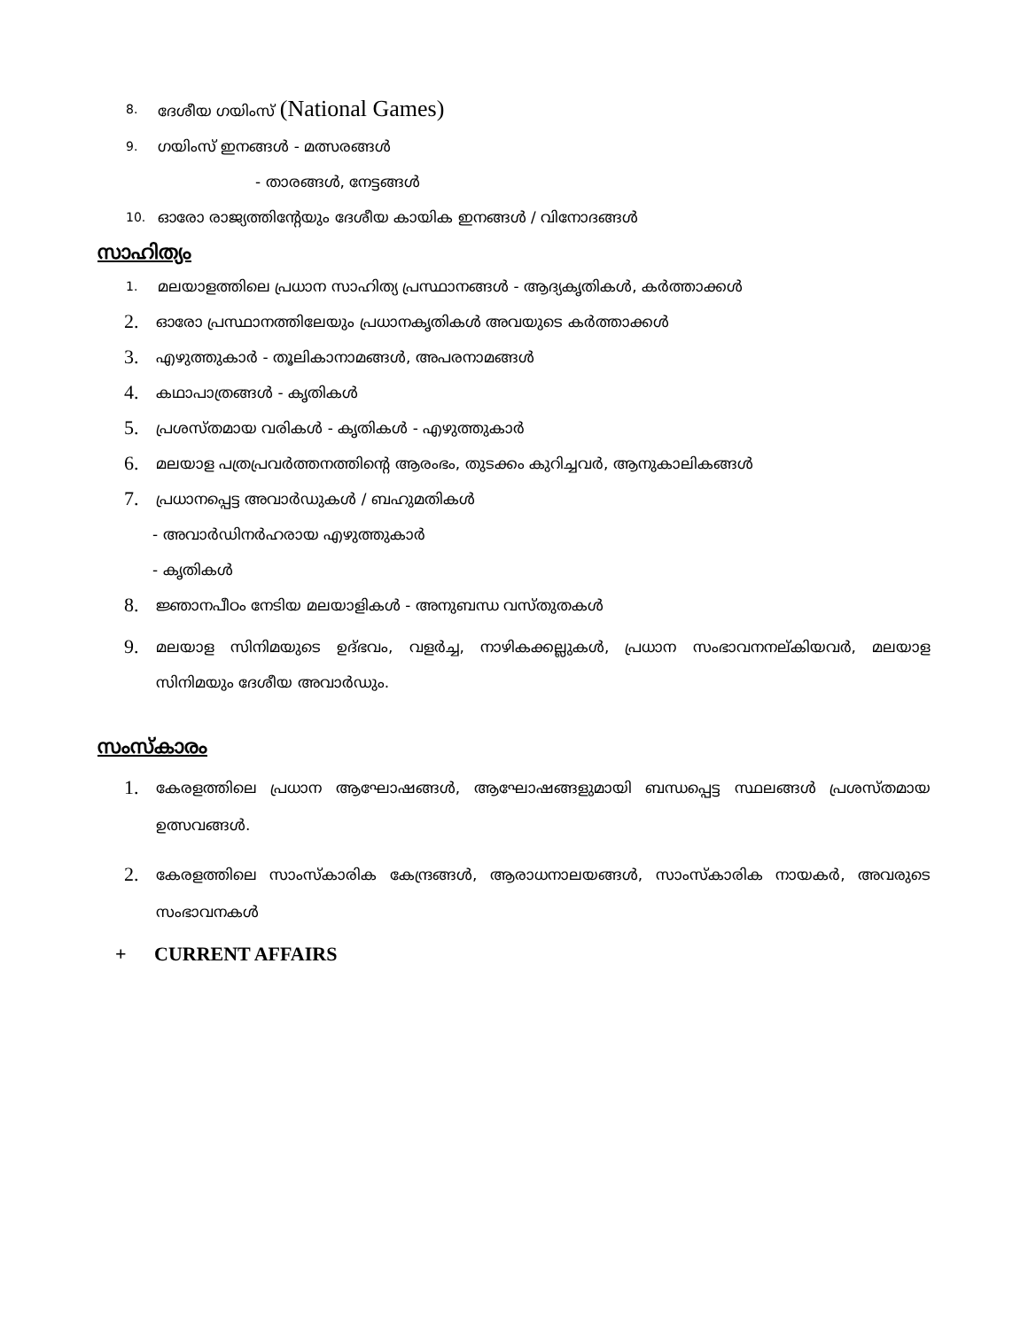8. ദേശീയ ഗയിംസ് (National Games)
9. ഗയിംസ് ഇനങ്ങൾ - മത്സരങ്ങൾ
- താരങ്ങൾ, നേട്ടങ്ങൾ
10. ഓരോ രാജ്യത്തിന്റേയും ദേശീയ കായിക ഇനങ്ങൾ / വിനോദങ്ങൾ
സാഹിത്യം
1. മലയാളത്തിലെ പ്രധാന സാഹിത്യ പ്രസ്ഥാനങ്ങൾ - ആദ്യകൃതികൾ, കർത്താക്കൾ
2. ഓരോ പ്രസ്ഥാനത്തിലേയും പ്രധാനകൃതികൾ അവയുടെ കർത്താക്കൾ
3. എഴുത്തുകാർ - തൂലികാനാമങ്ങൾ, അപരനാമങ്ങൾ
4. കഥാപാത്രങ്ങൾ - കൃതികൾ
5. പ്രശസ്തമായ വരികൾ - കൃതികൾ - എഴുത്തുകാർ
6. മലയാള പത്രപ്രവർത്തനത്തിന്റെ ആരംഭം, തുടക്കം കുറിച്ചവർ, ആനുകാലികങ്ങൾ
7. പ്രധാനപ്പെട്ട അവാർഡുകൾ / ബഹുമതികൾ
- അവാർഡിനർഹരായ എഴുത്തുകാർ
- കൃതികൾ
8. ജ്ഞാനപീഠം നേടിയ മലയാളികൾ - അനുബന്ധ വസ്തുതകൾ
9. മലയാള സിനിമയുടെ ഉദ്ഭവം, വളർച്ച, നാഴികക്കല്ലുകൾ, പ്രധാന സംഭാവനനല്കിയവർ, മലയാള സിനിമയും ദേശീയ അവാർഡും.
സംസ്കാരം
1. കേരളത്തിലെ പ്രധാന ആഘോഷങ്ങൾ, ആഘോഷങ്ങളുമായി ബന്ധപ്പെട്ട സ്ഥലങ്ങൾ പ്രശസ്തമായ ഉത്സവങ്ങൾ.
2. കേരളത്തിലെ സാംസ്കാരിക കേന്ദ്രങ്ങൾ, ആരാധനാലയങ്ങൾ, സാംസ്കാരിക നായകർ, അവരുടെ സംഭാവനകൾ
+ CURRENT AFFAIRS